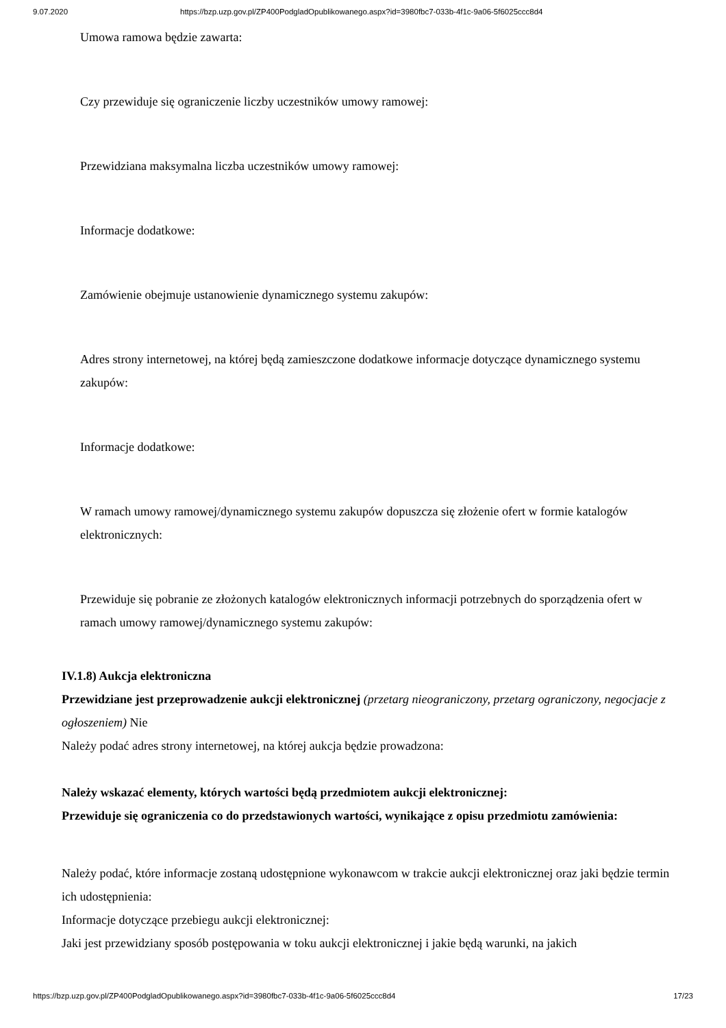9.07.2020 https://bzp.uzp.gov.pl/ZP400PodgladOpublikowanego.aspx?id=3980fbc7-033b-4f1c-9a06-5f6025ccc8d4
Umowa ramowa będzie zawarta:
Czy przewiduje się ograniczenie liczby uczestników umowy ramowej:
Przewidziana maksymalna liczba uczestników umowy ramowej:
Informacje dodatkowe:
Zamówienie obejmuje ustanowienie dynamicznego systemu zakupów:
Adres strony internetowej, na której będą zamieszczone dodatkowe informacje dotyczące dynamicznego systemu zakupów:
Informacje dodatkowe:
W ramach umowy ramowej/dynamicznego systemu zakupów dopuszcza się złożenie ofert w formie katalogów elektronicznych:
Przewiduje się pobranie ze złożonych katalogów elektronicznych informacji potrzebnych do sporządzenia ofert w ramach umowy ramowej/dynamicznego systemu zakupów:
IV.1.8) Aukcja elektroniczna
Przewidziane jest przeprowadzenie aukcji elektronicznej (przetarg nieograniczony, przetarg ograniczony, negocjacje z ogłoszeniem) Nie
Należy podać adres strony internetowej, na której aukcja będzie prowadzona:
Należy wskazać elementy, których wartości będą przedmiotem aukcji elektronicznej:
Przewiduje się ograniczenia co do przedstawionych wartości, wynikające z opisu przedmiotu zamówienia:
Należy podać, które informacje zostaną udostępnione wykonawcom w trakcie aukcji elektronicznej oraz jaki będzie termin ich udostępnienia:
Informacje dotyczące przebiegu aukcji elektronicznej:
Jaki jest przewidziany sposób postępowania w toku aukcji elektronicznej i jakie będą warunki, na jakich
https://bzp.uzp.gov.pl/ZP400PodgladOpublikowanego.aspx?id=3980fbc7-033b-4f1c-9a06-5f6025ccc8d4 17/23